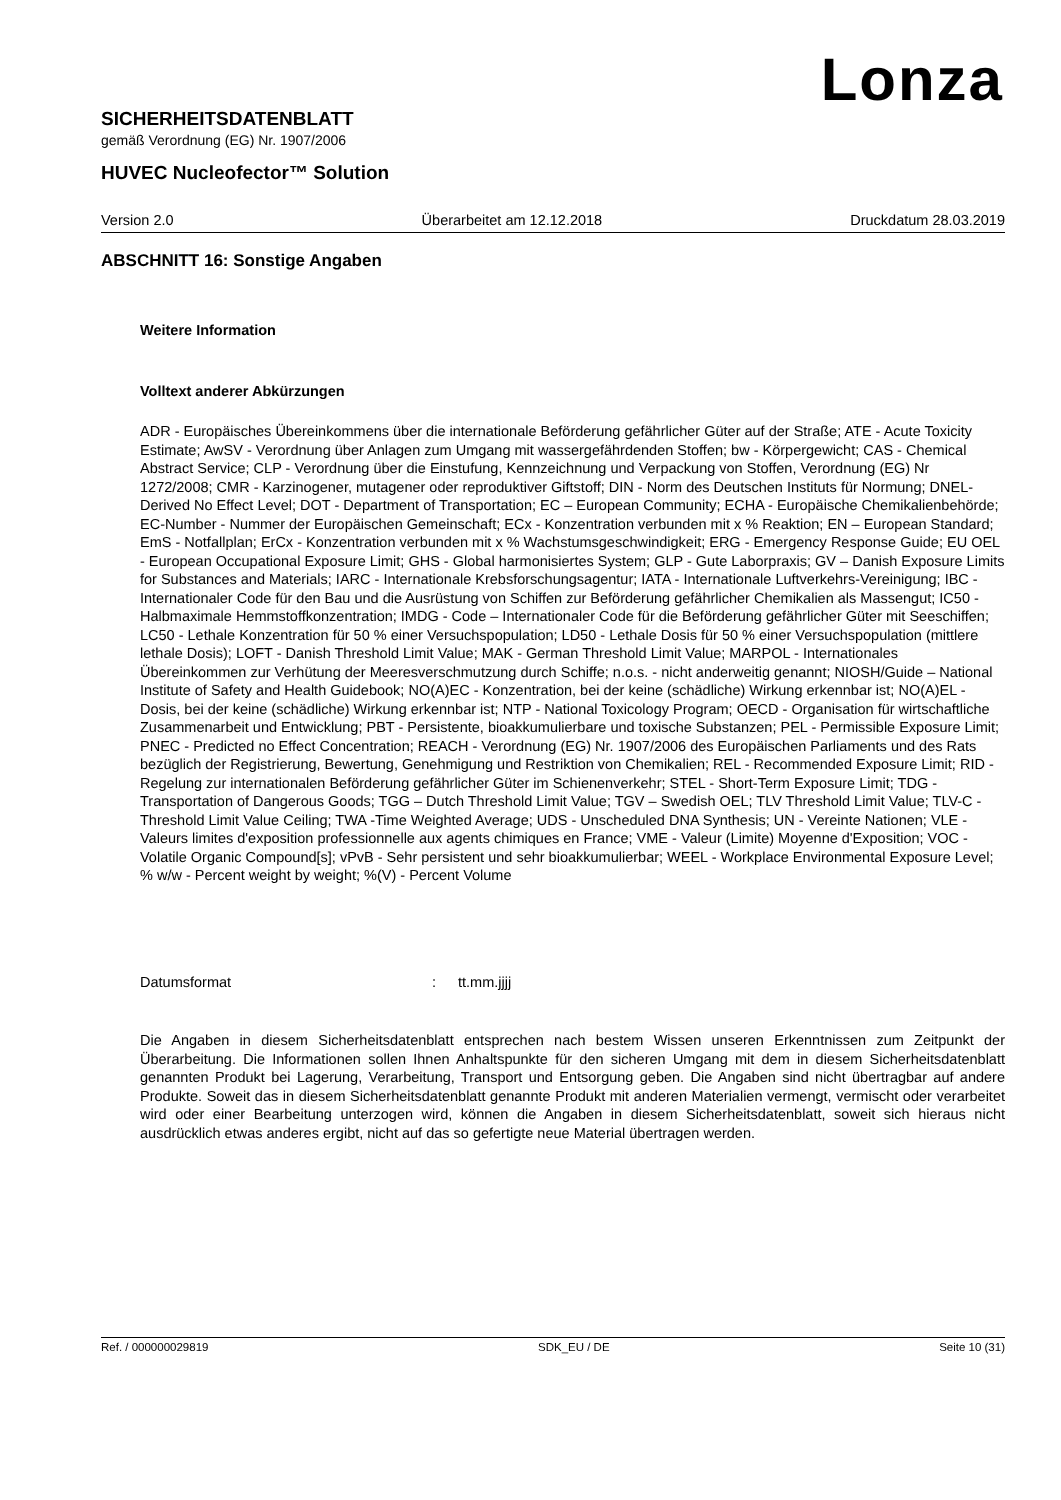Lonza
SICHERHEITSDATENBLATT
gemäß Verordnung (EG) Nr. 1907/2006
HUVEC Nucleofector™ Solution
Version 2.0 Überarbeitet am 12.12.2018 Druckdatum 28.03.2019
ABSCHNITT 16: Sonstige Angaben
Weitere Information
Volltext anderer Abkürzungen
ADR - Europäisches Übereinkommens über die internationale Beförderung gefährlicher Güter auf der Straße; ATE - Acute Toxicity Estimate; AwSV - Verordnung über Anlagen zum Umgang mit wassergefährdenden Stoffen; bw - Körpergewicht; CAS - Chemical Abstract Service; CLP - Verordnung über die Einstufung, Kennzeichnung und Verpackung von Stoffen, Verordnung (EG) Nr 1272/2008; CMR - Karzinogener, mutagener oder reproduktiver Giftstoff; DIN - Norm des Deutschen Instituts für Normung; DNEL-Derived No Effect Level; DOT - Department of Transportation; EC – European Community; ECHA - Europäische Chemikalienbehörde; EC-Number - Nummer der Europäischen Gemeinschaft; ECx - Konzentration verbunden mit x % Reaktion; EN – European Standard; EmS - Notfallplan; ErCx - Konzentration verbunden mit x % Wachstumsgeschwindigkeit; ERG - Emergency Response Guide; EU OEL - European Occupational Exposure Limit; GHS - Global harmonisiertes System; GLP - Gute Laborpraxis; GV – Danish Exposure Limits for Substances and Materials; IARC - Internationale Krebsforschungsagentur; IATA - Internationale Luftverkehrs-Vereinigung; IBC - Internationaler Code für den Bau und die Ausrüstung von Schiffen zur Beförderung gefährlicher Chemikalien als Massengut; IC50 - Halbmaximale Hemmstoffkonzentration; IMDG - Code – Internationaler Code für die Beförderung gefährlicher Güter mit Seeschiffen; LC50 - Lethale Konzentration für 50 % einer Versuchspopulation; LD50 - Lethale Dosis für 50 % einer Versuchspopulation (mittlere lethale Dosis); LOFT - Danish Threshold Limit Value; MAK - German Threshold Limit Value; MARPOL - Internationales Übereinkommen zur Verhütung der Meeresverschmutzung durch Schiffe; n.o.s. - nicht anderweitig genannt; NIOSH/Guide – National Institute of Safety and Health Guidebook; NO(A)EC - Konzentration, bei der keine (schädliche) Wirkung erkennbar ist; NO(A)EL - Dosis, bei der keine (schädliche) Wirkung erkennbar ist; NTP - National Toxicology Program; OECD - Organisation für wirtschaftliche Zusammenarbeit und Entwicklung; PBT - Persistente, bioakkumulierbare und toxische Substanzen; PEL - Permissible Exposure Limit; PNEC - Predicted no Effect Concentration; REACH - Verordnung (EG) Nr. 1907/2006 des Europäischen Parliaments und des Rats bezüglich der Registrierung, Bewertung, Genehmigung und Restriktion von Chemikalien; REL - Recommended Exposure Limit; RID - Regelung zur internationalen Beförderung gefährlicher Güter im Schienenverkehr; STEL - Short-Term Exposure Limit; TDG - Transportation of Dangerous Goods; TGG – Dutch Threshold Limit Value; TGV – Swedish OEL; TLV Threshold Limit Value; TLV-C - Threshold Limit Value Ceiling; TWA -Time Weighted Average; UDS - Unscheduled DNA Synthesis; UN - Vereinte Nationen; VLE - Valeurs limites d'exposition professionnelle aux agents chimiques en France; VME - Valeur (Limite) Moyenne d'Exposition; VOC - Volatile Organic Compound[s]; vPvB - Sehr persistent und sehr bioakkumulierbar; WEEL - Workplace Environmental Exposure Level; % w/w - Percent weight by weight; %(V) - Percent Volume
Datumsformat: tt.mm.jjjj
Die Angaben in diesem Sicherheitsdatenblatt entsprechen nach bestem Wissen unseren Erkenntnissen zum Zeitpunkt der Überarbeitung. Die Informationen sollen Ihnen Anhaltspunkte für den sicheren Umgang mit dem in diesem Sicherheitsdatenblatt genannten Produkt bei Lagerung, Verarbeitung, Transport und Entsorgung geben. Die Angaben sind nicht übertragbar auf andere Produkte. Soweit das in diesem Sicherheitsdatenblatt genannte Produkt mit anderen Materialien vermengt, vermischt oder verarbeitet wird oder einer Bearbeitung unterzogen wird, können die Angaben in diesem Sicherheitsdatenblatt, soweit sich hieraus nicht ausdrücklich etwas anderes ergibt, nicht auf das so gefertigte neue Material übertragen werden.
Ref. / 000000029819 SDK_EU / DE Seite 10 (31)